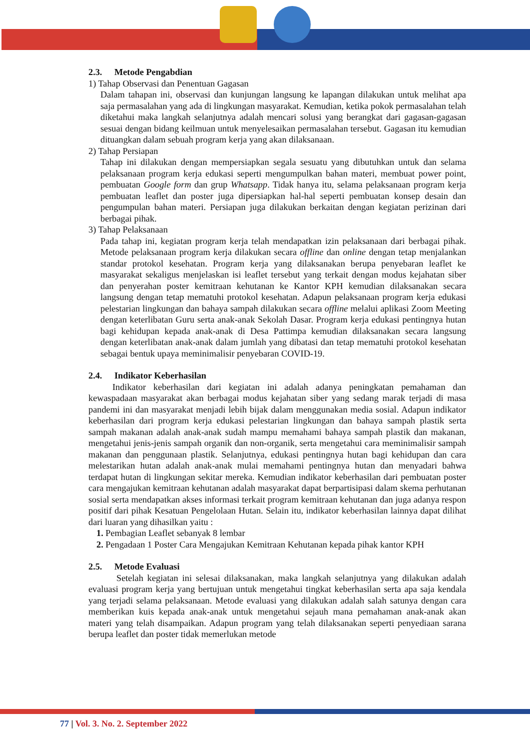2.3. Metode Pengabdian
1) Tahap Observasi dan Penentuan Gagasan
Dalam tahapan ini, observasi dan kunjungan langsung ke lapangan dilakukan untuk melihat apa saja permasalahan yang ada di lingkungan masyarakat. Kemudian, ketika pokok permasalahan telah diketahui maka langkah selanjutnya adalah mencari solusi yang berangkat dari gagasan-gagasan sesuai dengan bidang keilmuan untuk menyelesaikan permasalahan tersebut. Gagasan itu kemudian dituangkan dalam sebuah program kerja yang akan dilaksanaan.
2) Tahap Persiapan
Tahap ini dilakukan dengan mempersiapkan segala sesuatu yang dibutuhkan untuk dan selama pelaksanaan program kerja edukasi seperti mengumpulkan bahan materi, membuat power point, pembuatan Google form dan grup Whatsapp. Tidak hanya itu, selama pelaksanaan program kerja pembuatan leaflet dan poster juga dipersiapkan hal-hal seperti pembuatan konsep desain dan pengumpulan bahan materi. Persiapan juga dilakukan berkaitan dengan kegiatan perizinan dari berbagai pihak.
3) Tahap Pelaksanaan
Pada tahap ini, kegiatan program kerja telah mendapatkan izin pelaksanaan dari berbagai pihak. Metode pelaksanaan program kerja dilakukan secara offline dan online dengan tetap menjalankan standar protokol kesehatan. Program kerja yang dilaksanakan berupa penyebaran leaflet ke masyarakat sekaligus menjelaskan isi leaflet tersebut yang terkait dengan modus kejahatan siber dan penyerahan poster kemitraan kehutanan ke Kantor KPH kemudian dilaksanakan secara langsung dengan tetap mematuhi protokol kesehatan. Adapun pelaksanaan program kerja edukasi pelestarian lingkungan dan bahaya sampah dilakukan secara offline melalui aplikasi Zoom Meeting dengan keterlibatan Guru serta anak-anak Sekolah Dasar. Program kerja edukasi pentingnya hutan bagi kehidupan kepada anak-anak di Desa Pattimpa kemudian dilaksanakan secara langsung dengan keterlibatan anak-anak dalam jumlah yang dibatasi dan tetap mematuhi protokol kesehatan sebagai bentuk upaya meminimalisir penyebaran COVID-19.
2.4. Indikator Keberhasilan
Indikator keberhasilan dari kegiatan ini adalah adanya peningkatan pemahaman dan kewaspadaan masyarakat akan berbagai modus kejahatan siber yang sedang marak terjadi di masa pandemi ini dan masyarakat menjadi lebih bijak dalam menggunakan media sosial. Adapun indikator keberhasilan dari program kerja edukasi pelestarian lingkungan dan bahaya sampah plastik serta sampah makanan adalah anak-anak sudah mampu memahami bahaya sampah plastik dan makanan, mengetahui jenis-jenis sampah organik dan non-organik, serta mengetahui cara meminimalisir sampah makanan dan penggunaan plastik. Selanjutnya, edukasi pentingnya hutan bagi kehidupan dan cara melestarikan hutan adalah anak-anak mulai memahami pentingnya hutan dan menyadari bahwa terdapat hutan di lingkungan sekitar mereka. Kemudian indikator keberhasilan dari pembuatan poster cara mengajukan kemitraan kehutanan adalah masyarakat dapat berpartisipasi dalam skema perhutanan sosial serta mendapatkan akses informasi terkait program kemitraan kehutanan dan juga adanya respon positif dari pihak Kesatuan Pengelolaan Hutan. Selain itu, indikator keberhasilan lainnya dapat dilihat dari luaran yang dihasilkan yaitu :
1. Pembagian Leaflet sebanyak 8 lembar
2. Pengadaan 1 Poster Cara Mengajukan Kemitraan Kehutanan kepada pihak kantor KPH
2.5. Metode Evaluasi
Setelah kegiatan ini selesai dilaksanakan, maka langkah selanjutnya yang dilakukan adalah evaluasi program kerja yang bertujuan untuk mengetahui tingkat keberhasilan serta apa saja kendala yang terjadi selama pelaksanaan. Metode evaluasi yang dilakukan adalah salah satunya dengan cara memberikan kuis kepada anak-anak untuk mengetahui sejauh mana pemahaman anak-anak akan materi yang telah disampaikan. Adapun program yang telah dilaksanakan seperti penyediaan sarana berupa leaflet dan poster tidak memerlukan metode
77 | Vol. 3. No. 2. September 2022